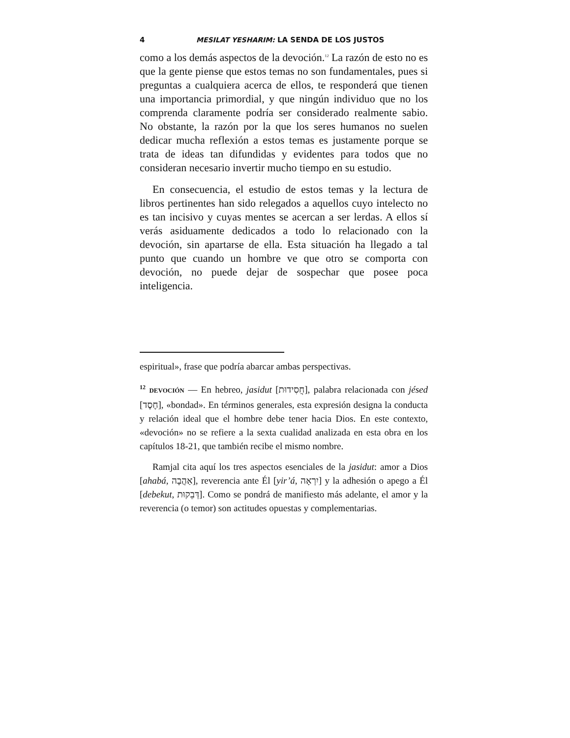4 MESILAT YESHARIM: LA SENDA DE LOS JUSTOS
como a los demás aspectos de la devoción.<sup>12</sup> La razón de esto no es que la gente piense que estos temas no son fundamentales, pues si preguntas a cualquiera acerca de ellos, te responderá que tienen una importancia primordial, y que ningún individuo que no los comprenda claramente podría ser considerado realmente sabio. No obstante, la razón por la que los seres humanos no suelen dedicar mucha reflexión a estos temas es justamente porque se trata de ideas tan difundidas y evidentes para todos que no consideran necesario invertir mucho tiempo en su estudio.
En consecuencia, el estudio de estos temas y la lectura de libros pertinentes han sido relegados a aquellos cuyo intelecto no es tan incisivo y cuyas mentes se acercan a ser lerdas. A ellos sí verás asiduamente dedicados a todo lo relacionado con la devoción, sin apartarse de ella. Esta situación ha llegado a tal punto que cuando un hombre ve que otro se comporta con devoción, no puede dejar de sospechar que posee poca inteligencia.
espiritual», frase que podría abarcar ambas perspectivas.
<sup>12</sup> DEVOCIÓN — En hebreo, jasidut [חֲסִידוּת], palabra relacionada con jésed [חֶסֶד], «bondad». En términos generales, esta expresión designa la conducta y relación ideal que el hombre debe tener hacia Dios. En este contexto, «devoción» no se refiere a la sexta cualidad analizada en esta obra en los capítulos 18-21, que también recibe el mismo nombre.
Ramjal cita aquí los tres aspectos esenciales de la jasidut: amor a Dios [ahabá, אַהֲבָה], reverencia ante Él [yir’á, יִרְאָה] y la adhesión o apego a Él [debekut, דְּבֵקוּת]. Como se pondrá de manifiesto más adelante, el amor y la reverencia (o temor) son actitudes opuestas y complementarias.